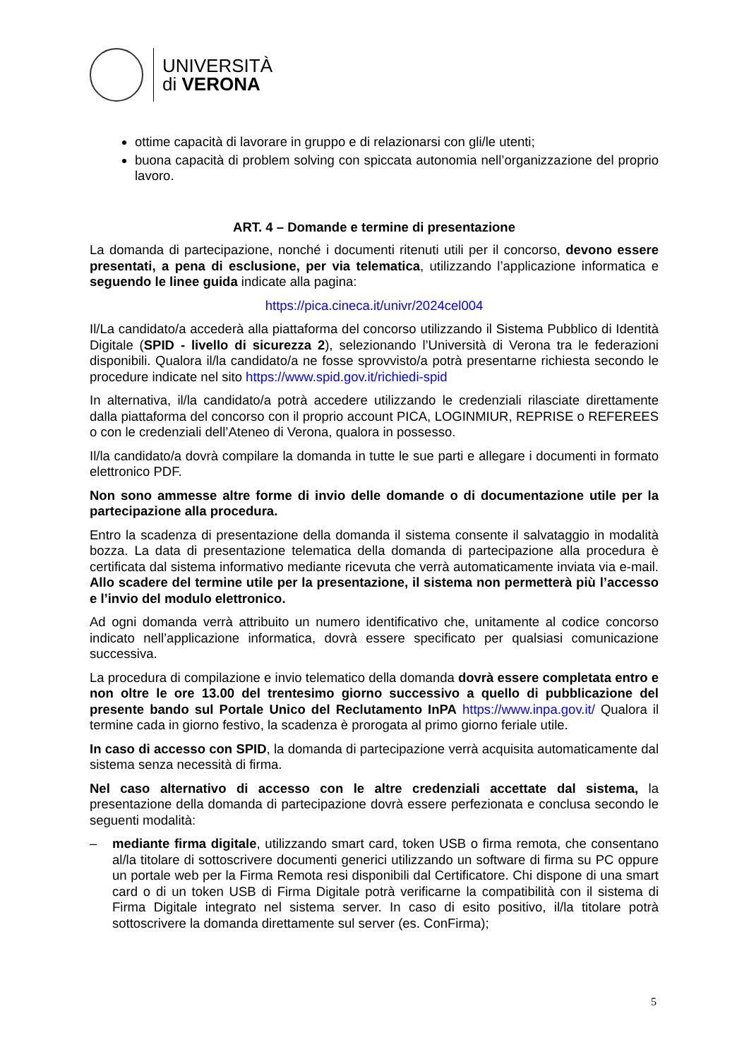UNIVERSITÀ
di VERONA
ottime capacità di lavorare in gruppo e di relazionarsi con gli/le utenti;
buona capacità di problem solving con spiccata autonomia nell’organizzazione del proprio lavoro.
ART. 4 – Domande e termine di presentazione
La domanda di partecipazione, nonché i documenti ritenuti utili per il concorso, devono essere presentati, a pena di esclusione, per via telematica, utilizzando l’applicazione informatica e seguendo le linee guida indicate alla pagina:
https://pica.cineca.it/univr/2024cel004
Il/La candidato/a accederà alla piattaforma del concorso utilizzando il Sistema Pubblico di Identità Digitale (SPID - livello di sicurezza 2), selezionando l’Università di Verona tra le federazioni disponibili. Qualora il/la candidato/a ne fosse sprovvisto/a potrà presentarne richiesta secondo le procedure indicate nel sito https://www.spid.gov.it/richiedi-spid
In alternativa, il/la candidato/a potrà accedere utilizzando le credenziali rilasciate direttamente dalla piattaforma del concorso con il proprio account PICA, LOGINMIUR, REPRISE o REFEREES o con le credenziali dell’Ateneo di Verona, qualora in possesso.
Il/la candidato/a dovrà compilare la domanda in tutte le sue parti e allegare i documenti in formato elettronico PDF.
Non sono ammesse altre forme di invio delle domande o di documentazione utile per la partecipazione alla procedura.
Entro la scadenza di presentazione della domanda il sistema consente il salvataggio in modalità bozza. La data di presentazione telematica della domanda di partecipazione alla procedura è certificata dal sistema informativo mediante ricevuta che verrà automaticamente inviata via e-mail. Allo scadere del termine utile per la presentazione, il sistema non permetterà più l’accesso e l’invio del modulo elettronico.
Ad ogni domanda verrà attribuito un numero identificativo che, unitamente al codice concorso indicato nell’applicazione informatica, dovrà essere specificato per qualsiasi comunicazione successiva.
La procedura di compilazione e invio telematico della domanda dovrà essere completata entro e non oltre le ore 13.00 del trentesimo giorno successivo a quello di pubblicazione del presente bando sul Portale Unico del Reclutamento InPA https://www.inpa.gov.it/ Qualora il termine cada in giorno festivo, la scadenza è prorogata al primo giorno feriale utile.
In caso di accesso con SPID, la domanda di partecipazione verrà acquisita automaticamente dal sistema senza necessità di firma.
Nel caso alternativo di accesso con le altre credenziali accettate dal sistema, la presentazione della domanda di partecipazione dovrà essere perfezionata e conclusa secondo le seguenti modalità:
– mediante firma digitale, utilizzando smart card, token USB o firma remota, che consentano al/la titolare di sottoscrivere documenti generici utilizzando un software di firma su PC oppure un portale web per la Firma Remota resi disponibili dal Certificatore. Chi dispone di una smart card o di un token USB di Firma Digitale potrà verificarne la compatibilità con il sistema di Firma Digitale integrato nel sistema server. In caso di esito positivo, il/la titolare potrà sottoscrivere la domanda direttamente sul server (es. ConFirma);
5